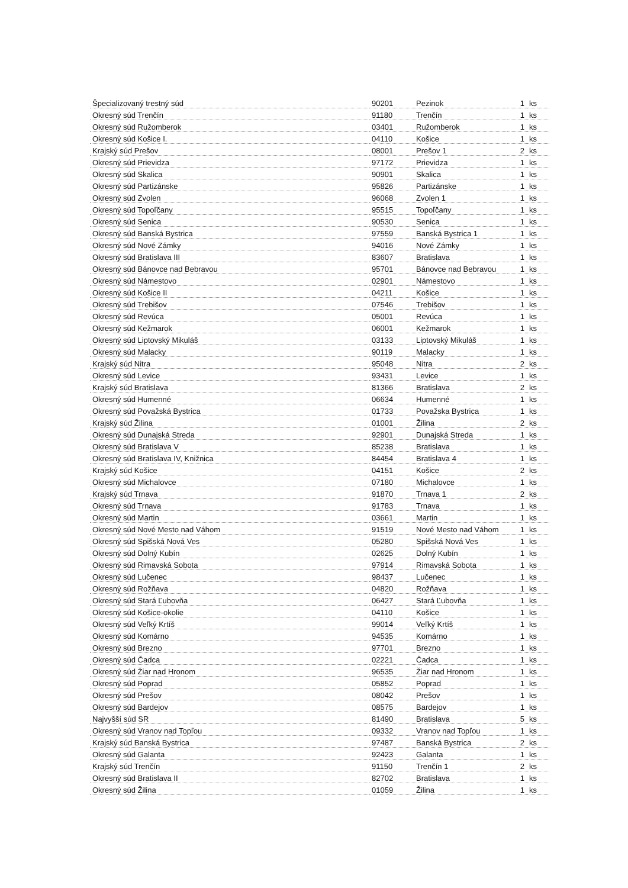| Špecializovaný trestný súd | 90201 | Pezinok | 1 | ks |
| Okresný súd Trenčín | 91180 | Trenčín | 1 | ks |
| Okresný súd Ružomberok | 03401 | Ružomberok | 1 | ks |
| Okresný súd Košice I. | 04110 | Košice | 1 | ks |
| Krajský súd Prešov | 08001 | Prešov 1 | 2 | ks |
| Okresný súd Prievidza | 97172 | Prievidza | 1 | ks |
| Okresný súd Skalica | 90901 | Skalica | 1 | ks |
| Okresný súd Partizánske | 95826 | Partizánske | 1 | ks |
| Okresný súd Zvolen | 96068 | Zvolen 1 | 1 | ks |
| Okresný súd Topoľčany | 95515 | Topoľčany | 1 | ks |
| Okresný súd Senica | 90530 | Senica | 1 | ks |
| Okresný súd Banská Bystrica | 97559 | Banská Bystrica 1 | 1 | ks |
| Okresný súd Nové Zámky | 94016 | Nové Zámky | 1 | ks |
| Okresný súd Bratislava III | 83607 | Bratislava | 1 | ks |
| Okresný súd Bánovce nad Bebravou | 95701 | Bánovce nad Bebravou | 1 | ks |
| Okresný súd Námestovo | 02901 | Námestovo | 1 | ks |
| Okresný súd Košice II | 04211 | Košice | 1 | ks |
| Okresný súd Trebišov | 07546 | Trebišov | 1 | ks |
| Okresný súd Revúca | 05001 | Revúca | 1 | ks |
| Okresný súd Kežmarok | 06001 | Kežmarok | 1 | ks |
| Okresný súd Liptovský Mikuláš | 03133 | Liptovský Mikuláš | 1 | ks |
| Okresný súd Malacky | 90119 | Malacky | 1 | ks |
| Krajský súd Nitra | 95048 | Nitra | 2 | ks |
| Okresný súd Levice | 93431 | Levice | 1 | ks |
| Krajský súd Bratislava | 81366 | Bratislava | 2 | ks |
| Okresný súd Humenné | 06634 | Humenné | 1 | ks |
| Okresný súd Považská Bystrica | 01733 | Považska Bystrica | 1 | ks |
| Krajský súd Žilina | 01001 | Žilina | 2 | ks |
| Okresný súd Dunajská Streda | 92901 | Dunajská Streda | 1 | ks |
| Okresný súd Bratislava V | 85238 | Bratislava | 1 | ks |
| Okresný súd Bratislava IV, Knižnica | 84454 | Bratislava 4 | 1 | ks |
| Krajský súd Košice | 04151 | Košice | 2 | ks |
| Okresný súd Michalovce | 07180 | Michalovce | 1 | ks |
| Krajský súd Trnava | 91870 | Trnava 1 | 2 | ks |
| Okresný súd Trnava | 91783 | Trnava | 1 | ks |
| Okresný súd Martin | 03661 | Martin | 1 | ks |
| Okresný súd Nové Mesto nad Váhom | 91519 | Nové Mesto nad Váhom | 1 | ks |
| Okresný súd Spišská Nová Ves | 05280 | Spišská Nová Ves | 1 | ks |
| Okresný súd Dolný Kubín | 02625 | Dolný Kubín | 1 | ks |
| Okresný súd Rimavská Sobota | 97914 | Rimavská Sobota | 1 | ks |
| Okresný súd Lučenec | 98437 | Lučenec | 1 | ks |
| Okresný súd Rožňava | 04820 | Rožňava | 1 | ks |
| Okresný súd Stará Ľubovňa | 06427 | Stará Ľubovňa | 1 | ks |
| Okresný súd Košice-okolie | 04110 | Košice | 1 | ks |
| Okresný súd Veľký Krtíš | 99014 | Veľký Krtíš | 1 | ks |
| Okresný súd Komárno | 94535 | Komárno | 1 | ks |
| Okresný súd Brezno | 97701 | Brezno | 1 | ks |
| Okresný súd Čadca | 02221 | Čadca | 1 | ks |
| Okresný súd Žiar nad Hronom | 96535 | Žiar nad Hronom | 1 | ks |
| Okresný súd Poprad | 05852 | Poprad | 1 | ks |
| Okresný súd Prešov | 08042 | Prešov | 1 | ks |
| Okresný súd Bardejov | 08575 | Bardejov | 1 | ks |
| Najvyšší súd SR | 81490 | Bratislava | 5 | ks |
| Okresný súd Vranov nad Topľou | 09332 | Vranov nad Topľou | 1 | ks |
| Krajský súd Banská Bystrica | 97487 | Banská Bystrica | 2 | ks |
| Okresný súd Galanta | 92423 | Galanta | 1 | ks |
| Krajský súd Trenčín | 91150 | Trenčín 1 | 2 | ks |
| Okresný súd Bratislava II | 82702 | Bratislava | 1 | ks |
| Okresný súd Žilina | 01059 | Žilina | 1 | ks |